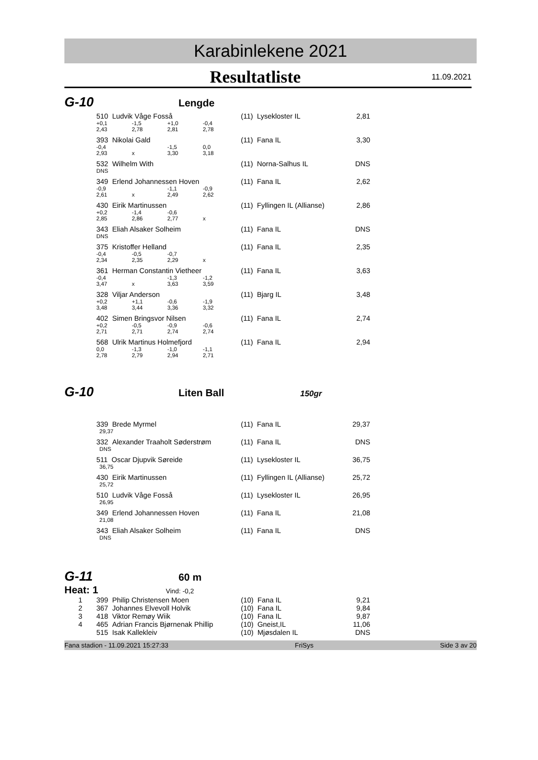Karabinlekene 2021
Resultatliste
11.09.2021
G-10
Lengde
| 510 Ludvik Våge Fosså | | | | (11) Lyseklos­ter IL | 2,81 |
| +0,1 | -1,5 | +1,0 | -0,4 | | |
| 2,43 | 2,78 | 2,81 | 2,78 | | |
| 393 Nikolai Gald | | | | (11) Fana IL | 3,30 |
| -0,4 | | -1,5 | 0,0 | | |
| 2,93 | x | 3,30 | 3,18 | | |
| 532 Wilhelm With | | | | (11) Norna-Salhus IL | DNS |
| DNS | | | | | |
| 349 Erlend Johannessen Hoven | | | | (11) Fana IL | 2,62 |
| -0,9 | | -1,1 | -0,9 | | |
| 2,61 | x | 2,49 | 2,62 | | |
| 430 Eirik Martinussen | | | | (11) Fyllingen IL (Allianse) | 2,86 |
| +0,2 | -1,4 | -0,6 | | | |
| 2,85 | 2,86 | 2,77 | x | | |
| 343 Eliah Alsaker Solheim | | | | (11) Fana IL | DNS |
| DNS | | | | | |
| 375 Kristoffer Helland | | | | (11) Fana IL | 2,35 |
| -0,4 | -0,5 | -0,7 | | | |
| 2,34 | 2,35 | 2,29 | x | | |
| 361 Herman Constantin Vietheer | | | | (11) Fana IL | 3,63 |
| -0,4 | | -1,3 | -1,2 | | |
| 3,47 | x | 3,63 | 3,59 | | |
| 328 Viljar Anderson | | | | (11) Bjarg IL | 3,48 |
| +0,2 | +1,1 | -0,6 | -1,9 | | |
| 3,48 | 3,44 | 3,36 | 3,32 | | |
| 402 Simen Bringsvor Nilsen | | | | (11) Fana IL | 2,74 |
| +0,2 | -0,5 | -0,9 | -0,6 | | |
| 2,71 | 2,71 | 2,74 | 2,74 | | |
| 568 Ulrik Martinus Holmefjord | | | | (11) Fana IL | 2,94 |
| 0,0 | -1,3 | -1,0 | -1,1 | | |
| 2,78 | 2,79 | 2,94 | 2,71 | | |
G-10
Liten Ball
150gr
| 339 Brede Myrmel | (11) Fana IL | 29,37 |
| 29,37 | | |
| 332 Alexander Traaholt Søderstrøm | (11) Fana IL | DNS |
| DNS | | |
| 511 Oscar Djupvik Søreide | (11) Lyseklos­ter IL | 36,75 |
| 36,75 | | |
| 430 Eirik Martinussen | (11) Fyllingen IL (Allianse) | 25,72 |
| 25,72 | | |
| 510 Ludvik Våge Fosså | (11) Lyseklos­ter IL | 26,95 |
| 26,95 | | |
| 349 Erlend Johannessen Hoven | (11) Fana IL | 21,08 |
| 21,08 | | |
| 343 Eliah Alsaker Solheim | (11) Fana IL | DNS |
| DNS | | |
G-11
60 m
Heat: 1
Vind: -0,2
| 1 | 399 Philip Christensen Moen | (10) Fana IL | 9,21 |
| 2 | 367 Johannes Elvevoll Holvik | (10) Fana IL | 9,84 |
| 3 | 418 Viktor Remøy Wiik | (10) Fana IL | 9,87 |
| 4 | 465 Adrian Francis Bjørnenak Phillip | (10) Gneist,IL | 11,06 |
| | 515 Isak Kallekleiv | (10) Mjøsdalen IL | DNS |
Fana stadion - 11.09.2021 15:27:33 FriSys Side 3 av 20